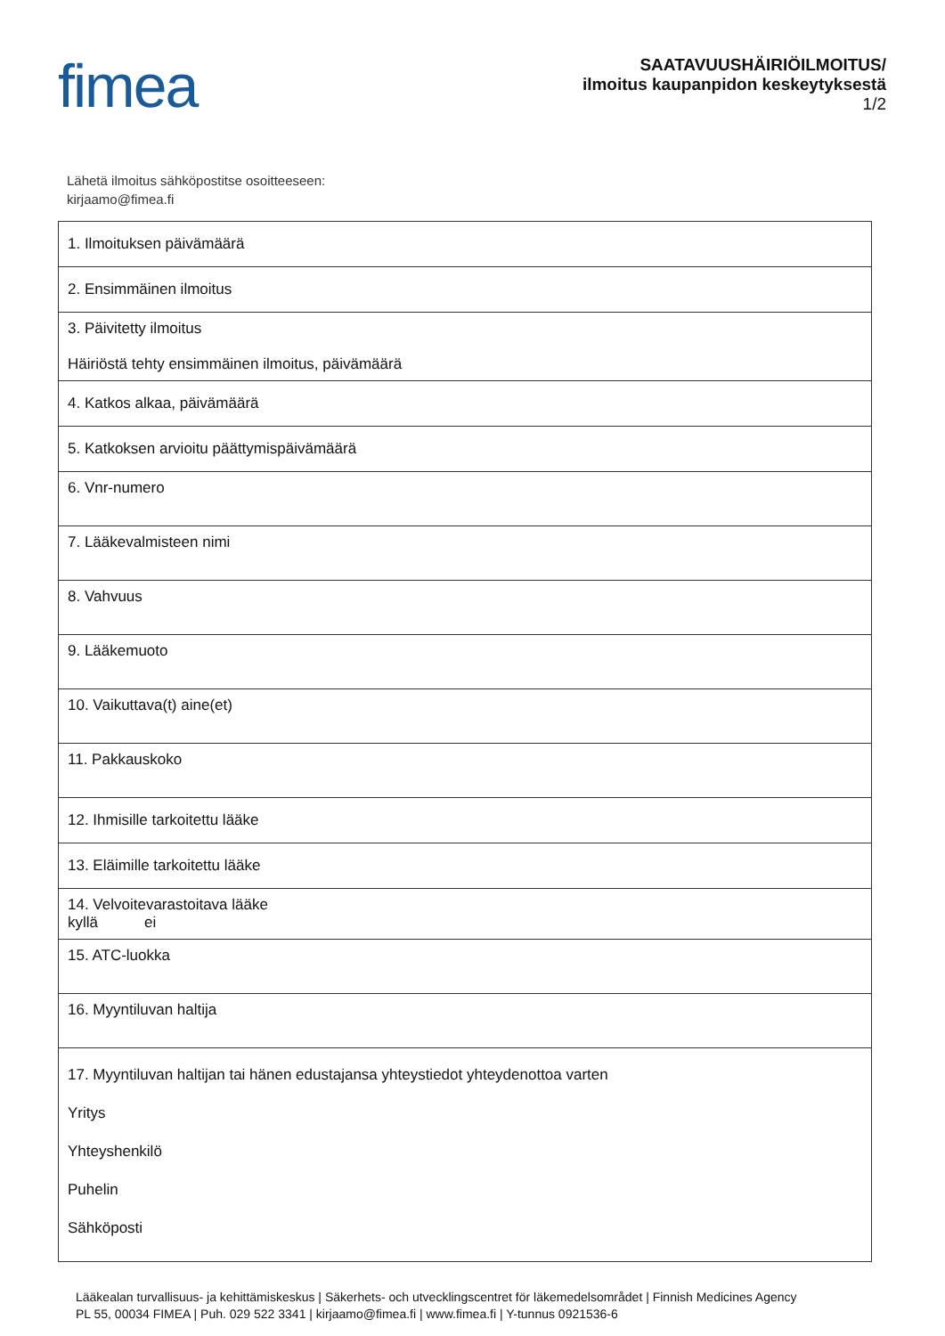fimea
SAATAVUUSHÄIRIÖILMOITUS/
ilmoitus kaupanpidon keskeytyksestä
1/2
Lähetä ilmoitus sähköpostitse osoitteeseen:
kirjaamo@fimea.fi
| 1. Ilmoituksen päivämäärä |
| 2. Ensimmäinen ilmoitus |
| 3. Päivitetty ilmoitus Häiriöstä tehty ensimmäinen ilmoitus, päivämäärä |
| 4. Katkos alkaa, päivämäärä |
| 5. Katkoksen arvioitu päättymispäivämäärä |
| 6. Vnr-numero |
| 7. Lääkevalmisteen nimi |
| 8. Vahvuus |
| 9. Lääkemuoto |
| 10. Vaikuttava(t) aine(et) |
| 11. Pakkauskoko |
| 12. Ihmisille tarkoitettu lääke |
| 13. Eläimille tarkoitettu lääke |
| 14. Velvoitevarastoitava lääke kyllä ei |
| 15. ATC-luokka |
| 16. Myyntiluvan haltija |
| 17. Myyntiluvan haltijan tai hänen edustajansa yhteystiedot yhteydenottoa varten Yritys Yhteyshenkilö Puhelin Sähköposti |
Lääkealan turvallisuus- ja kehittämiskeskus | Säkerhets- och utvecklingscentret för läkemedelsområdet | Finnish Medicines Agency
PL 55, 00034 FIMEA | Puh. 029 522 3341 | kirjaamo@fimea.fi | www.fimea.fi | Y-tunnus 0921536-6